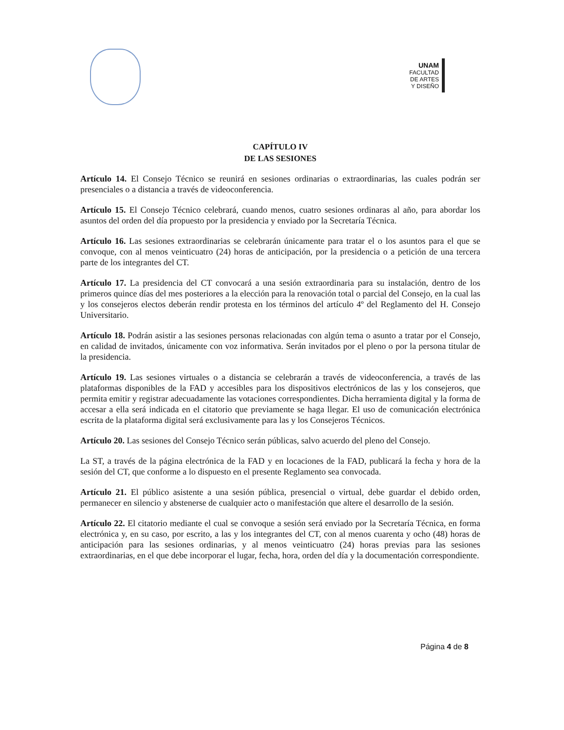UNAM
FACULTAD
DE ARTES
Y DISEÑO
CAPÍTULO IV
DE LAS SESIONES
Artículo 14. El Consejo Técnico se reunirá en sesiones ordinarias o extraordinarias, las cuales podrán ser presenciales o a distancia a través de videoconferencia.
Artículo 15. El Consejo Técnico celebrará, cuando menos, cuatro sesiones ordinaras al año, para abordar los asuntos del orden del día propuesto por la presidencia y enviado por la Secretaría Técnica.
Artículo 16. Las sesiones extraordinarias se celebrarán únicamente para tratar el o los asuntos para el que se convoque, con al menos veinticuatro (24) horas de anticipación, por la presidencia o a petición de una tercera parte de los integrantes del CT.
Artículo 17. La presidencia del CT convocará a una sesión extraordinaria para su instalación, dentro de los primeros quince días del mes posteriores a la elección para la renovación total o parcial del Consejo, en la cual las y los consejeros electos deberán rendir protesta en los términos del artículo 4º del Reglamento del H. Consejo Universitario.
Artículo 18. Podrán asistir a las sesiones personas relacionadas con algún tema o asunto a tratar por el Consejo, en calidad de invitados, únicamente con voz informativa. Serán invitados por el pleno o por la persona titular de la presidencia.
Artículo 19. Las sesiones virtuales o a distancia se celebrarán a través de videoconferencia, a través de las plataformas disponibles de la FAD y accesibles para los dispositivos electrónicos de las y los consejeros, que permita emitir y registrar adecuadamente las votaciones correspondientes. Dicha herramienta digital y la forma de accesar a ella será indicada en el citatorio que previamente se haga llegar. El uso de comunicación electrónica escrita de la plataforma digital será exclusivamente para las y los Consejeros Técnicos.
Artículo 20. Las sesiones del Consejo Técnico serán públicas, salvo acuerdo del pleno del Consejo.
La ST, a través de la página electrónica de la FAD y en locaciones de la FAD, publicará la fecha y hora de la sesión del CT, que conforme a lo dispuesto en el presente Reglamento sea convocada.
Artículo 21. El público asistente a una sesión pública, presencial o virtual, debe guardar el debido orden, permanecer en silencio y abstenerse de cualquier acto o manifestación que altere el desarrollo de la sesión.
Artículo 22. El citatorio mediante el cual se convoque a sesión será enviado por la Secretaría Técnica, en forma electrónica y, en su caso, por escrito, a las y los integrantes del CT, con al menos cuarenta y ocho (48) horas de anticipación para las sesiones ordinarias, y al menos veinticuatro (24) horas previas para las sesiones extraordinarias, en el que debe incorporar el lugar, fecha, hora, orden del día y la documentación correspondiente.
Página 4 de 8